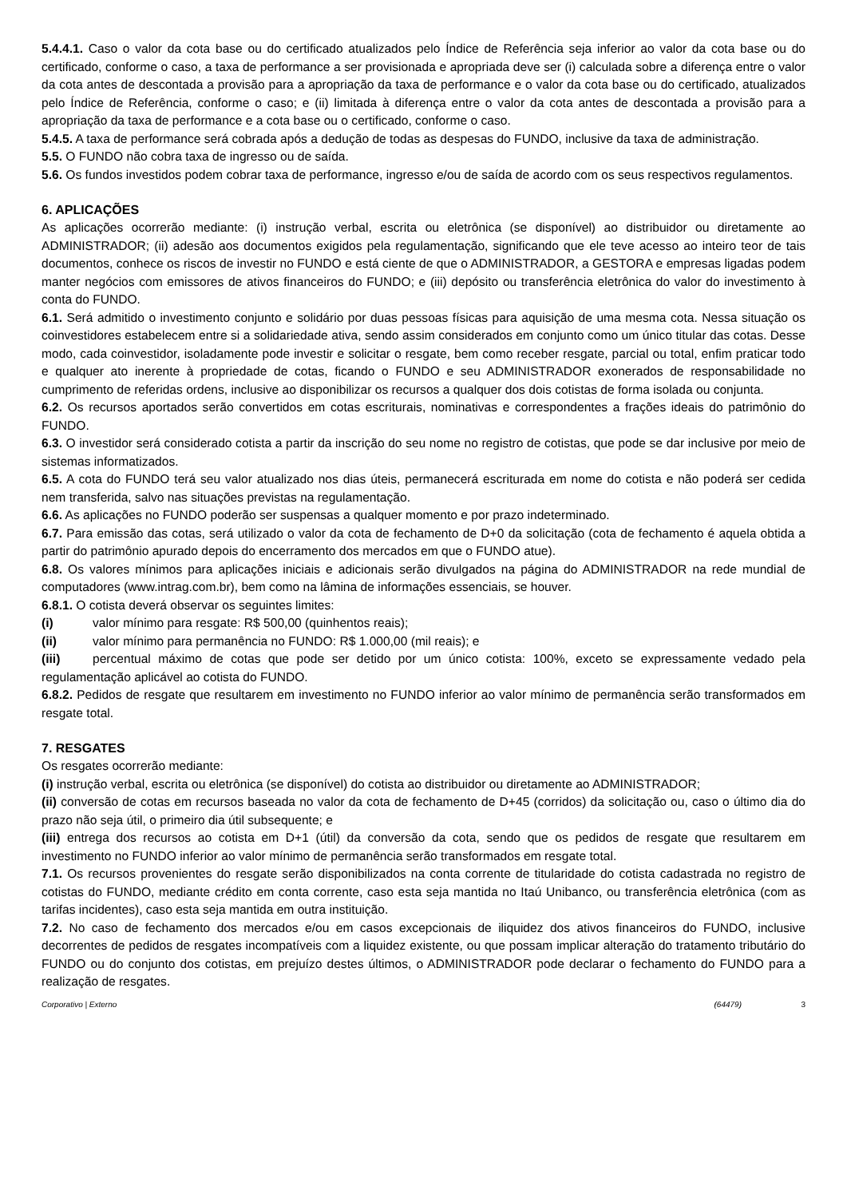5.4.4.1. Caso o valor da cota base ou do certificado atualizados pelo Índice de Referência seja inferior ao valor da cota base ou do certificado, conforme o caso, a taxa de performance a ser provisionada e apropriada deve ser (i) calculada sobre a diferença entre o valor da cota antes de descontada a provisão para a apropriação da taxa de performance e o valor da cota base ou do certificado, atualizados pelo Índice de Referência, conforme o caso; e (ii) limitada à diferença entre o valor da cota antes de descontada a provisão para a apropriação da taxa de performance e a cota base ou o certificado, conforme o caso.
5.4.5. A taxa de performance será cobrada após a dedução de todas as despesas do FUNDO, inclusive da taxa de administração.
5.5. O FUNDO não cobra taxa de ingresso ou de saída.
5.6. Os fundos investidos podem cobrar taxa de performance, ingresso e/ou de saída de acordo com os seus respectivos regulamentos.
6. APLICAÇÕES
As aplicações ocorrerão mediante: (i) instrução verbal, escrita ou eletrônica (se disponível) ao distribuidor ou diretamente ao ADMINISTRADOR; (ii) adesão aos documentos exigidos pela regulamentação, significando que ele teve acesso ao inteiro teor de tais documentos, conhece os riscos de investir no FUNDO e está ciente de que o ADMINISTRADOR, a GESTORA e empresas ligadas podem manter negócios com emissores de ativos financeiros do FUNDO; e (iii) depósito ou transferência eletrônica do valor do investimento à conta do FUNDO.
6.1. Será admitido o investimento conjunto e solidário por duas pessoas físicas para aquisição de uma mesma cota. Nessa situação os coinvestidores estabelecem entre si a solidariedade ativa, sendo assim considerados em conjunto como um único titular das cotas. Desse modo, cada coinvestidor, isoladamente pode investir e solicitar o resgate, bem como receber resgate, parcial ou total, enfim praticar todo e qualquer ato inerente à propriedade de cotas, ficando o FUNDO e seu ADMINISTRADOR exonerados de responsabilidade no cumprimento de referidas ordens, inclusive ao disponibilizar os recursos a qualquer dos dois cotistas de forma isolada ou conjunta.
6.2. Os recursos aportados serão convertidos em cotas escriturais, nominativas e correspondentes a frações ideais do patrimônio do FUNDO.
6.3. O investidor será considerado cotista a partir da inscrição do seu nome no registro de cotistas, que pode se dar inclusive por meio de sistemas informatizados.
6.5. A cota do FUNDO terá seu valor atualizado nos dias úteis, permanecerá escriturada em nome do cotista e não poderá ser cedida nem transferida, salvo nas situações previstas na regulamentação.
6.6. As aplicações no FUNDO poderão ser suspensas a qualquer momento e por prazo indeterminado.
6.7. Para emissão das cotas, será utilizado o valor da cota de fechamento de D+0 da solicitação (cota de fechamento é aquela obtida a partir do patrimônio apurado depois do encerramento dos mercados em que o FUNDO atue).
6.8. Os valores mínimos para aplicações iniciais e adicionais serão divulgados na página do ADMINISTRADOR na rede mundial de computadores (www.intrag.com.br), bem como na lâmina de informações essenciais, se houver.
6.8.1. O cotista deverá observar os seguintes limites:
(i) valor mínimo para resgate: R$ 500,00 (quinhentos reais);
(ii) valor mínimo para permanência no FUNDO: R$ 1.000,00 (mil reais); e
(iii) percentual máximo de cotas que pode ser detido por um único cotista: 100%, exceto se expressamente vedado pela regulamentação aplicável ao cotista do FUNDO.
6.8.2. Pedidos de resgate que resultarem em investimento no FUNDO inferior ao valor mínimo de permanência serão transformados em resgate total.
7. RESGATES
Os resgates ocorrerão mediante:
(i) instrução verbal, escrita ou eletrônica (se disponível) do cotista ao distribuidor ou diretamente ao ADMINISTRADOR;
(ii) conversão de cotas em recursos baseada no valor da cota de fechamento de D+45 (corridos) da solicitação ou, caso o último dia do prazo não seja útil, o primeiro dia útil subsequente; e
(iii) entrega dos recursos ao cotista em D+1 (útil) da conversão da cota, sendo que os pedidos de resgate que resultarem em investimento no FUNDO inferior ao valor mínimo de permanência serão transformados em resgate total.
7.1. Os recursos provenientes do resgate serão disponibilizados na conta corrente de titularidade do cotista cadastrada no registro de cotistas do FUNDO, mediante crédito em conta corrente, caso esta seja mantida no Itaú Unibanco, ou transferência eletrônica (com as tarifas incidentes), caso esta seja mantida em outra instituição.
7.2. No caso de fechamento dos mercados e/ou em casos excepcionais de iliquidez dos ativos financeiros do FUNDO, inclusive decorrentes de pedidos de resgates incompatíveis com a liquidez existente, ou que possam implicar alteração do tratamento tributário do FUNDO ou do conjunto dos cotistas, em prejuízo destes últimos, o ADMINISTRADOR pode declarar o fechamento do FUNDO para a realização de resgates.
Corporativo | Externo (64479) 3